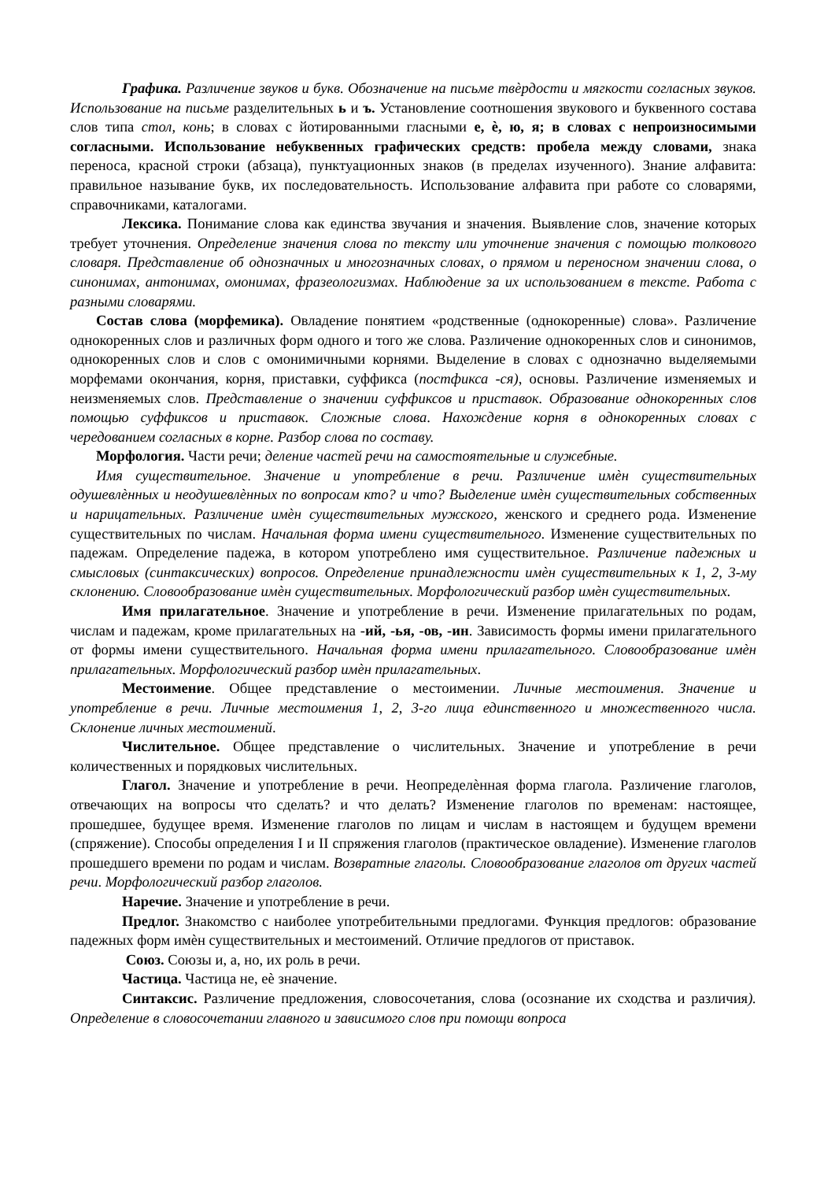Графика. Различение звуков и букв. Обозначение на письме твѐрдости и мягкости согласных звуков. Использование на письме разделительных ь и ъ. Установление соотношения звукового и буквенного состава слов типа стол, конь; в словах с йотированными гласными е, ѐ, ю, я; в словах с непроизносимыми согласными. Использование небуквенных графических средств: пробела между словами, знака переноса, красной строки (абзаца), пунктуационных знаков (в пределах изученного). Знание алфавита: правильное называние букв, их последовательность. Использование алфавита при работе со словарями, справочниками, каталогами.
Лексика. Понимание слова как единства звучания и значения. Выявление слов, значение которых требует уточнения. Определение значения слова по тексту или уточнение значения с помощью толкового словаря. Представление об однозначных и многозначных словах, о прямом и переносном значении слова, о синонимах, антонимах, омонимах, фразеологизмах. Наблюдение за их использованием в тексте. Работа с разными словарями.
Состав слова (морфемика). Овладение понятием «родственные (однокоренные) слова». Различение однокоренных слов и различных форм одного и того же слова. Различение однокоренных слов и синонимов, однокоренных слов и слов с омонимичными корнями. Выделение в словах с однозначно выделяемыми морфемами окончания, корня, приставки, суффикса (постфикса -ся), основы. Различение изменяемых и неизменяемых слов. Представление о значении суффиксов и приставок. Образование однокоренных слов помощью суффиксов и приставок. Сложные слова. Нахождение корня в однокоренных словах с чередованием согласных в корне. Разбор слова по составу.
Морфология. Части речи; деление частей речи на самостоятельные и служебные.
Имя существительное. Значение и употребление в речи. Различение имѐн существительных одушевлѐнных и неодушевлѐнных по вопросам кто? и что? Выделение имѐн существительных собственных и нарицательных. Различение имѐн существительных мужского, женского и среднего рода. Изменение существительных по числам. Начальная форма имени существительного. Изменение существительных по падежам. Определение падежа, в котором употреблено имя существительное. Различение падежных и смысловых (синтаксических) вопросов. Определение принадлежности имѐн существительных к 1, 2, 3-му склонению. Словообразование имѐн существительных. Морфологический разбор имѐн существительных.
Имя прилагательное. Значение и употребление в речи. Изменение прилагательных по родам, числам и падежам, кроме прилагательных на -ий, -ья, -ов, -ин. Зависимость формы имени прилагательного от формы имени существительного. Начальная форма имени прилагательного. Словообразование имѐн прилагательных. Морфологический разбор имѐн прилагательных.
Местоимение. Общее представление о местоимении. Личные местоимения. Значение и употребление в речи. Личные местоимения 1, 2, 3-го лица единственного и множественного числа. Склонение личных местоимений.
Числительное. Общее представление о числительных. Значение и употребление в речи количественных и порядковых числительных.
Глагол. Значение и употребление в речи. Неопределѐнная форма глагола. Различение глаголов, отвечающих на вопросы что сделать? и что делать? Изменение глаголов по временам: настоящее, прошедшее, будущее время. Изменение глаголов по лицам и числам в настоящем и будущем времени (спряжение). Способы определения I и II спряжения глаголов (практическое овладение). Изменение глаголов прошедшего времени по родам и числам. Возвратные глаголы. Словообразование глаголов от других частей речи. Морфологический разбор глаголов.
Наречие. Значение и употребление в речи.
Предлог. Знакомство с наиболее употребительными предлогами. Функция предлогов: образование падежных форм имѐн существительных и местоимений. Отличие предлогов от приставок.
Союз. Союзы и, а, но, их роль в речи.
Частица. Частица не, еѐ значение.
Синтаксис. Различение предложения, словосочетания, слова (осознание их сходства и различия). Определение в словосочетании главного и зависимого слов при помощи вопроса